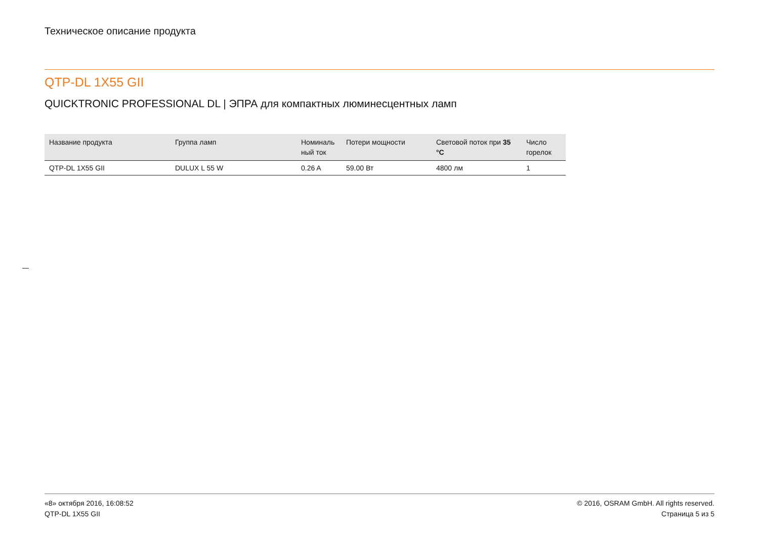Техническое описание продукта
QTP-DL 1X55 GII
QUICKTRONIC PROFESSIONAL DL | ЭПРА для компактных люминесцентных ламп
| Название продукта | Группа ламп | Номиналь ный ток | Потери мощности | Световой поток при 35 °C | Число горелок |
| --- | --- | --- | --- | --- | --- |
| QTP-DL 1X55 GII | DULUX L 55 W | 0.26 A | 59.00 Вт | 4800 лм | 1 |
«8» октября 2016, 16:08:52
QTP-DL 1X55 GII
© 2016, OSRAM GmbH. All rights reserved.
Страница 5 из 5